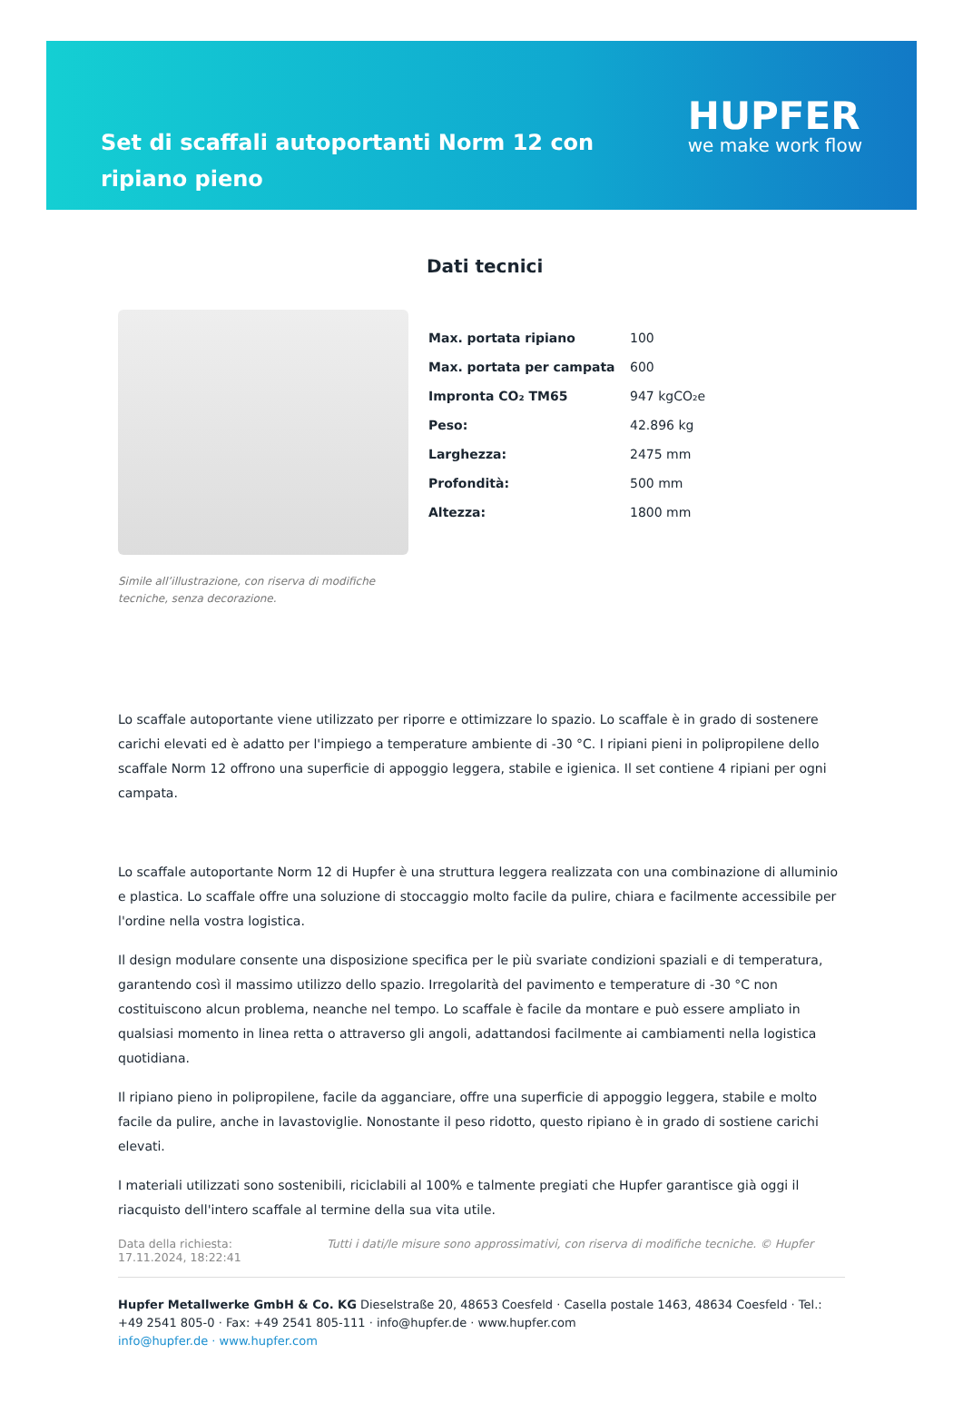Set di scaffali autoportanti Norm 12 con ripiano pieno
HUPFER
we make work flow
Simile all’illustrazione, con riserva di modifiche tecniche, senza decorazione.
Dati tecnici
| Max. portata ripiano | 100 |
| Max. portata per campata | 600 |
| Impronta CO₂ TM65 | 947 kgCO₂e |
| Peso: | 42.896 kg |
| Larghezza: | 2475 mm |
| Profondità: | 500 mm |
| Altezza: | 1800 mm |
Lo scaffale autoportante viene utilizzato per riporre e ottimizzare lo spazio. Lo scaffale è in grado di sostenere carichi elevati ed è adatto per l'impiego a temperature ambiente di -30 °C. I ripiani pieni in polipropilene dello scaffale Norm 12 offrono una superficie di appoggio leggera, stabile e igienica. Il set contiene 4 ripiani per ogni campata.
Lo scaffale autoportante Norm 12 di Hupfer è una struttura leggera realizzata con una combinazione di alluminio e plastica. Lo scaffale offre una soluzione di stoccaggio molto facile da pulire, chiara e facilmente accessibile per l'ordine nella vostra logistica.
Il design modulare consente una disposizione specifica per le più svariate condizioni spaziali e di temperatura, garantendo così il massimo utilizzo dello spazio. Irregolarità del pavimento e temperature di -30 °C non costituiscono alcun problema, neanche nel tempo. Lo scaffale è facile da montare e può essere ampliato in qualsiasi momento in linea retta o attraverso gli angoli, adattandosi facilmente ai cambiamenti nella logistica quotidiana.
Il ripiano pieno in polipropilene, facile da agganciare, offre una superficie di appoggio leggera, stabile e molto facile da pulire, anche in lavastoviglie. Nonostante il peso ridotto, questo ripiano è in grado di sostiene carichi elevati.
I materiali utilizzati sono sostenibili, riciclabili al 100% e talmente pregiati che Hupfer garantisce già oggi il riacquisto dell'intero scaffale al termine della sua vita utile.
Data della richiesta: 17.11.2024, 18:22:41
Tutti i dati/le misure sono approssimativi, con riserva di modifiche tecniche. © Hupfer
Hupfer Metallwerke GmbH & Co. KG Dieselstraße 20, 48653 Coesfeld · Casella postale 1463, 48634 Coesfeld · Tel.: +49 2541 805-0 · Fax: +49 2541 805-111 · info@hupfer.de · www.hupfer.com
info@hupfer.de · www.hupfer.com